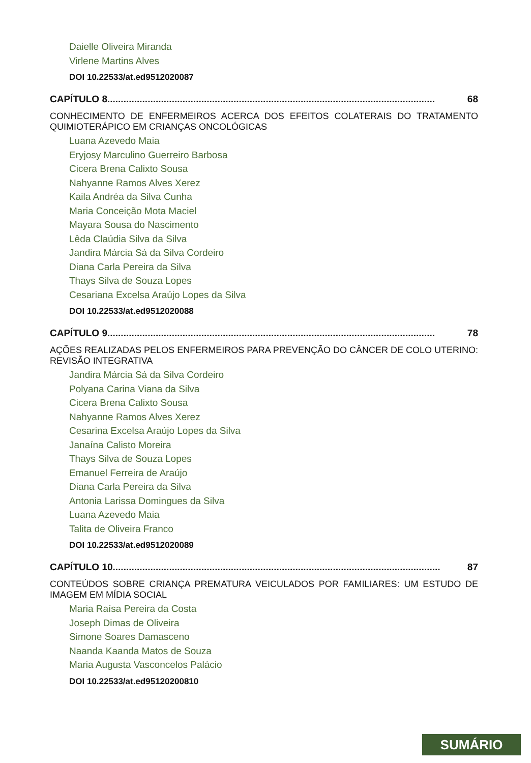Daielle Oliveira Miranda
Virlene Martins Alves
DOI 10.22533/at.ed9512020087
CAPÍTULO 8.......................................................................................................................... 68
CONHECIMENTO DE ENFERMEIROS ACERCA DOS EFEITOS COLATERAIS DO TRATAMENTO QUIMIOTERÁPICO EM CRIANÇAS ONCOLÓGICAS
Luana Azevedo Maia
Eryjosy Marculino Guerreiro Barbosa
Cicera Brena Calixto Sousa
Nahyanne Ramos Alves Xerez
Kaila Andréa da Silva Cunha
Maria Conceição Mota Maciel
Mayara Sousa do Nascimento
Lêda Claúdia Silva da Silva
Jandira Márcia Sá da Silva Cordeiro
Diana Carla Pereira da Silva
Thays Silva de Souza Lopes
Cesariana Excelsa Araújo Lopes da Silva
DOI 10.22533/at.ed9512020088
CAPÍTULO 9.......................................................................................................................... 78
AÇÕES REALIZADAS PELOS ENFERMEIROS PARA PREVENÇÃO DO CÂNCER DE COLO UTERINO: REVISÃO INTEGRATIVA
Jandira Márcia Sá da Silva Cordeiro
Polyana Carina Viana da Silva
Cicera Brena Calixto Sousa
Nahyanne Ramos Alves Xerez
Cesarina Excelsa Araújo Lopes da Silva
Janaína Calisto Moreira
Thays Silva de Souza Lopes
Emanuel Ferreira de Araújo
Diana Carla Pereira da Silva
Antonia Larissa Domingues da Silva
Luana Azevedo Maia
Talita de Oliveira Franco
DOI 10.22533/at.ed9512020089
CAPÍTULO 10.......................................................................................................................... 87
CONTEÚDOS SOBRE CRIANÇA PREMATURA VEICULADOS POR FAMILIARES: UM ESTUDO DE IMAGEM EM MÍDIA SOCIAL
Maria Raísa Pereira da Costa
Joseph Dimas de Oliveira
Simone Soares Damasceno
Naanda Kaanda Matos de Souza
Maria Augusta Vasconcelos Palácio
DOI 10.22533/at.ed95120200810
SUMÁRIO